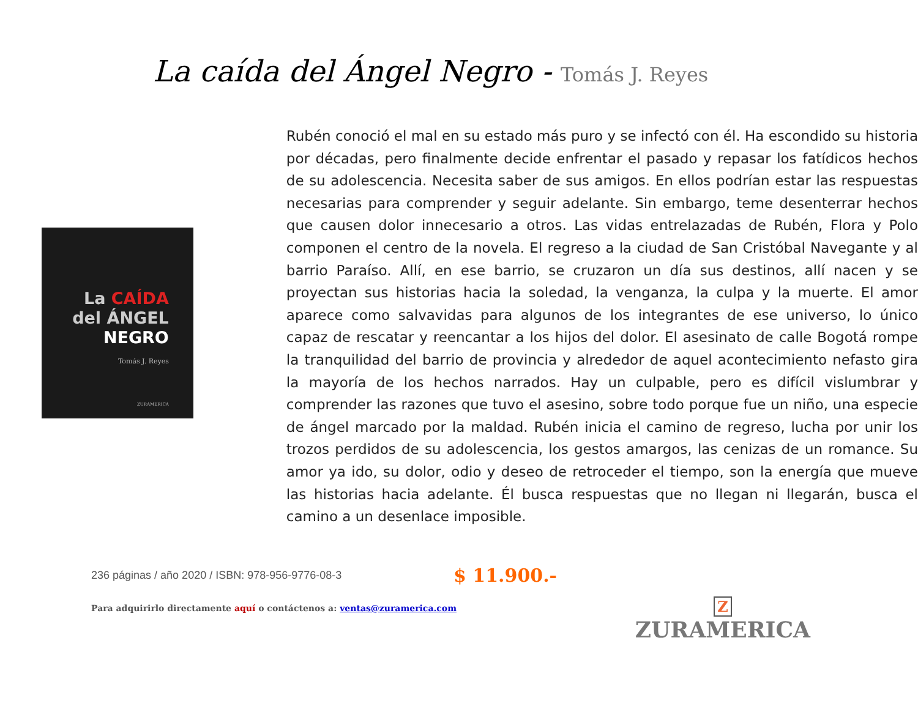La caída del Ángel Negro - Tomás J. Reyes
La CAÍDA
del ÁNGEL
NEGRO
Tomás J. Reyes
ZURAMERICA
Rubén conoció el mal en su estado más puro y se infectó con él. Ha escondido su historia por décadas, pero finalmente decide enfrentar el pasado y repasar los fatídicos hechos de su adolescencia. Necesita saber de sus amigos. En ellos podrían estar las respuestas necesarias para comprender y seguir adelante. Sin embargo, teme desenterrar hechos que causen dolor innecesario a otros. Las vidas entrelazadas de Rubén, Flora y Polo componen el centro de la novela. El regreso a la ciudad de San Cristóbal Navegante y al barrio Paraíso. Allí, en ese barrio, se cruzaron un día sus destinos, allí nacen y se proyectan sus historias hacia la soledad, la venganza, la culpa y la muerte. El amor aparece como salvavidas para algunos de los integrantes de ese universo, lo único capaz de rescatar y reencantar a los hijos del dolor. El asesinato de calle Bogotá rompe la tranquilidad del barrio de provincia y alrededor de aquel acontecimiento nefasto gira la mayoría de los hechos narrados. Hay un culpable, pero es difícil vislumbrar y comprender las razones que tuvo el asesino, sobre todo porque fue un niño, una especie de ángel marcado por la maldad. Rubén inicia el camino de regreso, lucha por unir los trozos perdidos de su adolescencia, los gestos amargos, las cenizas de un romance. Su amor ya ido, su dolor, odio y deseo de retroceder el tiempo, son la energía que mueve las historias hacia adelante. Él busca respuestas que no llegan ni llegarán, busca el camino a un desenlace imposible.
236 páginas / año 2020 / ISBN: 978-956-9776-08-3
$ 11.900.-
Para adquirirlo directamente aquí o contáctenos a: ventas@zuramerica.com
Z
ZURAMERICA